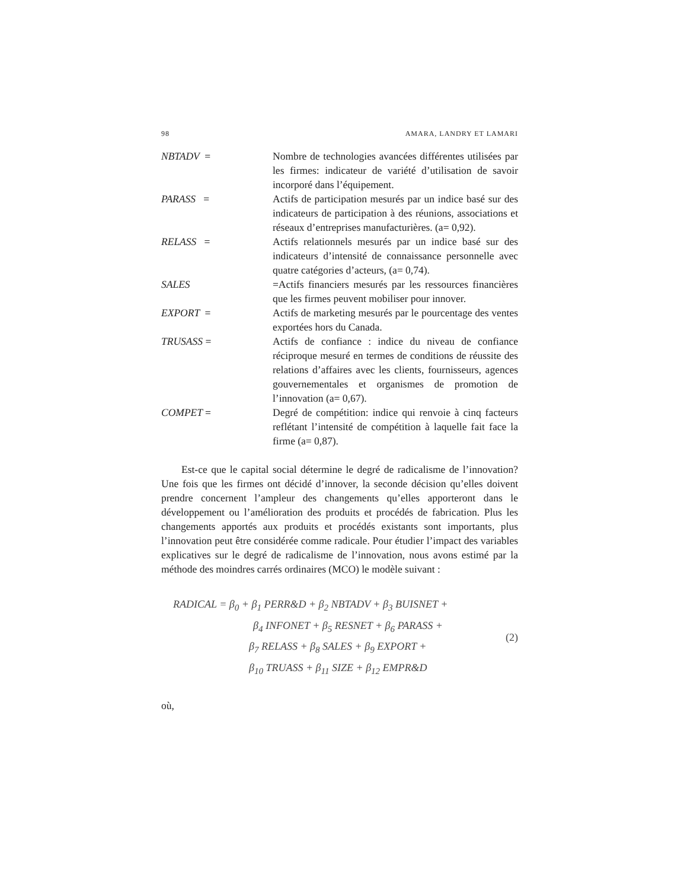98 AMARA, LANDRY ET LAMARI
NBTADV = Nombre de technologies avancées différentes utilisées par les firmes: indicateur de variété d’utilisation de savoir incorporé dans l’équipement.
PARASS = Actifs de participation mesurés par un indice basé sur des indicateurs de participation à des réunions, associations et réseaux d’entreprises manufacturières. (a= 0,92).
RELASS = Actifs relationnels mesurés par un indice basé sur des indicateurs d’intensité de connaissance personnelle avec quatre catégories d’acteurs, (a= 0,74).
SALES =Actifs financiers mesurés par les ressources financières que les firmes peuvent mobiliser pour innover.
EXPORT = Actifs de marketing mesurés par le pourcentage des ventes exportées hors du Canada.
TRUSASS = Actifs de confiance : indice du niveau de confiance réciproque mesuré en termes de conditions de réussite des relations d’affaires avec les clients, fournisseurs, agences gouvernementales et organismes de promotion de l’innovation (a= 0,67).
COMPET = Degré de compétition: indice qui renvoie à cinq facteurs reflétant l’intensité de compétition à laquelle fait face la firme (a= 0,87).
Est-ce que le capital social détermine le degré de radicalisme de l’innovation? Une fois que les firmes ont décidé d’innover, la seconde décision qu’elles doivent prendre concernent l’ampleur des changements qu’elles apporteront dans le développement ou l’amélioration des produits et procédés de fabrication. Plus les changements apportés aux produits et procédés existants sont importants, plus l’innovation peut être considérée comme radicale. Pour étudier l’impact des variables explicatives sur le degré de radicalisme de l’innovation, nous avons estimé par la méthode des moindres carrés ordinaires (MCO) le modèle suivant :
RADICAL = β<sub>0</sub> + β<sub>1</sub> PERR&D + β<sub>2</sub> NBTADV + β<sub>3</sub> BUISNET +
β<sub>4</sub> INFONET + β<sub>5</sub> RESNET + β<sub>6</sub> PARASS +
β<sub>7</sub> RELASS + β<sub>8</sub> SALES + β<sub>9</sub> EXPORT +
β<sub>10</sub> TRUASS + β<sub>11</sub> SIZE + β<sub>12</sub> EMPR&D
(2)
où,